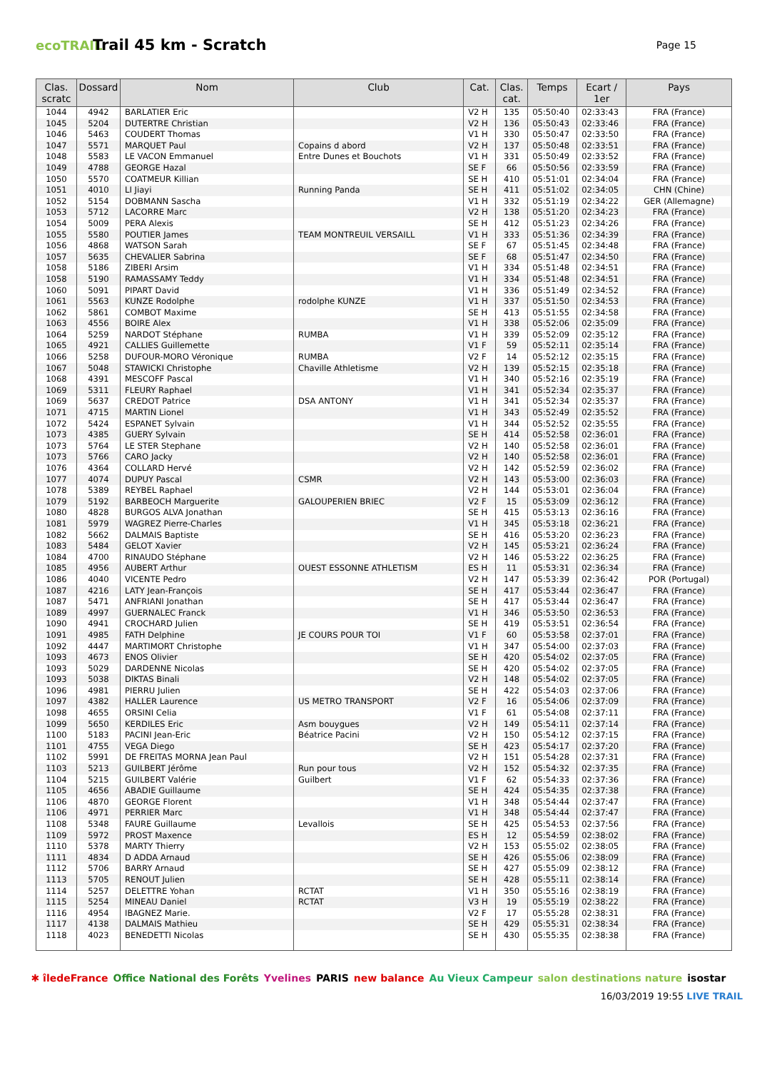ecoTRAIL
Trail 45 km - Scratch
Page 15
| Clas. scratc | Dossard | Nom | Club | Cat. | Clas. cat. | Temps | Ecart / 1er | Pays |
| --- | --- | --- | --- | --- | --- | --- | --- | --- |
| 1044 | 4942 | BARLATIER Eric | | V2 H | 135 | 05:50:40 | 02:33:43 | FRA (France) |
| 1045 | 5204 | DUTERTRE Christian | | V2 H | 136 | 05:50:43 | 02:33:46 | FRA (France) |
| 1046 | 5463 | COUDERT Thomas | | V1 H | 330 | 05:50:47 | 02:33:50 | FRA (France) |
| 1047 | 5571 | MARQUET Paul | Copains d abord | V2 H | 137 | 05:50:48 | 02:33:51 | FRA (France) |
| 1048 | 5583 | LE VACON Emmanuel | Entre Dunes et Bouchots | V1 H | 331 | 05:50:49 | 02:33:52 | FRA (France) |
| 1049 | 4788 | GEORGE Hazal | | SE F | 66 | 05:50:56 | 02:33:59 | FRA (France) |
| 1050 | 5570 | COATMEUR Killian | | SE H | 410 | 05:51:01 | 02:34:04 | FRA (France) |
| 1051 | 4010 | LI Jiayi | Running Panda | SE H | 411 | 05:51:02 | 02:34:05 | CHN (Chine) |
| 1052 | 5154 | DOBMANN Sascha | | V1 H | 332 | 05:51:19 | 02:34:22 | GER (Allemagne) |
| 1053 | 5712 | LACORRE Marc | | V2 H | 138 | 05:51:20 | 02:34:23 | FRA (France) |
| 1054 | 5009 | PERA Alexis | | SE H | 412 | 05:51:23 | 02:34:26 | FRA (France) |
| 1055 | 5580 | POUTIER James | TEAM MONTREUIL VERSAILL | V1 H | 333 | 05:51:36 | 02:34:39 | FRA (France) |
| 1056 | 4868 | WATSON Sarah | | SE F | 67 | 05:51:45 | 02:34:48 | FRA (France) |
| 1057 | 5635 | CHEVALIER Sabrina | | SE F | 68 | 05:51:47 | 02:34:50 | FRA (France) |
| 1058 | 5186 | ZIBERI Arsim | | V1 H | 334 | 05:51:48 | 02:34:51 | FRA (France) |
| 1058 | 5190 | RAMASSAMY Teddy | | V1 H | 334 | 05:51:48 | 02:34:51 | FRA (France) |
| 1060 | 5091 | PIPART David | | V1 H | 336 | 05:51:49 | 02:34:52 | FRA (France) |
| 1061 | 5563 | KUNZE Rodolphe | rodolphe KUNZE | V1 H | 337 | 05:51:50 | 02:34:53 | FRA (France) |
| 1062 | 5861 | COMBOT Maxime | | SE H | 413 | 05:51:55 | 02:34:58 | FRA (France) |
| 1063 | 4556 | BOIRE Alex | | V1 H | 338 | 05:52:06 | 02:35:09 | FRA (France) |
| 1064 | 5259 | NARDOT Stéphane | RUMBA | V1 H | 339 | 05:52:09 | 02:35:12 | FRA (France) |
| 1065 | 4921 | CALLIES Guillemette | | V1 F | 59 | 05:52:11 | 02:35:14 | FRA (France) |
| 1066 | 5258 | DUFOUR-MORO Véronique | RUMBA | V2 F | 14 | 05:52:12 | 02:35:15 | FRA (France) |
| 1067 | 5048 | STAWICKI Christophe | Chaville Athletisme | V2 H | 139 | 05:52:15 | 02:35:18 | FRA (France) |
| 1068 | 4391 | MESCOFF Pascal | | V1 H | 340 | 05:52:16 | 02:35:19 | FRA (France) |
| 1069 | 5311 | FLEURY Raphael | | V1 H | 341 | 05:52:34 | 02:35:37 | FRA (France) |
| 1069 | 5637 | CREDOT Patrice | DSA ANTONY | V1 H | 341 | 05:52:34 | 02:35:37 | FRA (France) |
| 1071 | 4715 | MARTIN Lionel | | V1 H | 343 | 05:52:49 | 02:35:52 | FRA (France) |
| 1072 | 5424 | ESPANET Sylvain | | V1 H | 344 | 05:52:52 | 02:35:55 | FRA (France) |
| 1073 | 4385 | GUERY Sylvain | | SE H | 414 | 05:52:58 | 02:36:01 | FRA (France) |
| 1073 | 5764 | LE STER Stephane | | V2 H | 140 | 05:52:58 | 02:36:01 | FRA (France) |
| 1073 | 5766 | CARO Jacky | | V2 H | 140 | 05:52:58 | 02:36:01 | FRA (France) |
| 1076 | 4364 | COLLARD Hervé | | V2 H | 142 | 05:52:59 | 02:36:02 | FRA (France) |
| 1077 | 4074 | DUPUY Pascal | CSMR | V2 H | 143 | 05:53:00 | 02:36:03 | FRA (France) |
| 1078 | 5389 | REYBEL Raphael | | V2 H | 144 | 05:53:01 | 02:36:04 | FRA (France) |
| 1079 | 5192 | BARBEOCH Marguerite | GALOUPERIEN BRIEC | V2 F | 15 | 05:53:09 | 02:36:12 | FRA (France) |
| 1080 | 4828 | BURGOS ALVA Jonathan | | SE H | 415 | 05:53:13 | 02:36:16 | FRA (France) |
| 1081 | 5979 | WAGREZ Pierre-Charles | | V1 H | 345 | 05:53:18 | 02:36:21 | FRA (France) |
| 1082 | 5662 | DALMAIS Baptiste | | SE H | 416 | 05:53:20 | 02:36:23 | FRA (France) |
| 1083 | 5484 | GELOT Xavier | | V2 H | 145 | 05:53:21 | 02:36:24 | FRA (France) |
| 1084 | 4700 | RINAUDO Stéphane | | V2 H | 146 | 05:53:22 | 02:36:25 | FRA (France) |
| 1085 | 4956 | AUBERT Arthur | OUEST ESSONNE ATHLETISM | ES H | 11 | 05:53:31 | 02:36:34 | FRA (France) |
| 1086 | 4040 | VICENTE Pedro | | V2 H | 147 | 05:53:39 | 02:36:42 | POR (Portugal) |
| 1087 | 4216 | LATY Jean-François | | SE H | 417 | 05:53:44 | 02:36:47 | FRA (France) |
| 1087 | 5471 | ANFRIANI Jonathan | | SE H | 417 | 05:53:44 | 02:36:47 | FRA (France) |
| 1089 | 4997 | GUERNALEC Franck | | V1 H | 346 | 05:53:50 | 02:36:53 | FRA (France) |
| 1090 | 4941 | CROCHARD Julien | | SE H | 419 | 05:53:51 | 02:36:54 | FRA (France) |
| 1091 | 4985 | FATH Delphine | JE COURS POUR TOI | V1 F | 60 | 05:53:58 | 02:37:01 | FRA (France) |
| 1092 | 4447 | MARTIMORT Christophe | | V1 H | 347 | 05:54:00 | 02:37:03 | FRA (France) |
| 1093 | 4673 | ENOS Olivier | | SE H | 420 | 05:54:02 | 02:37:05 | FRA (France) |
| 1093 | 5029 | DARDENNE Nicolas | | SE H | 420 | 05:54:02 | 02:37:05 | FRA (France) |
| 1093 | 5038 | DIKTAS Binali | | V2 H | 148 | 05:54:02 | 02:37:05 | FRA (France) |
| 1096 | 4981 | PIERRU Julien | | SE H | 422 | 05:54:03 | 02:37:06 | FRA (France) |
| 1097 | 4382 | HALLER Laurence | US METRO TRANSPORT | V2 F | 16 | 05:54:06 | 02:37:09 | FRA (France) |
| 1098 | 4655 | ORSINI Celia | | V1 F | 61 | 05:54:08 | 02:37:11 | FRA (France) |
| 1099 | 5650 | KERDILES Eric | Asm bouygues | V2 H | 149 | 05:54:11 | 02:37:14 | FRA (France) |
| 1100 | 5183 | PACINI Jean-Eric | Béatrice Pacini | V2 H | 150 | 05:54:12 | 02:37:15 | FRA (France) |
| 1101 | 4755 | VEGA Diego | | SE H | 423 | 05:54:17 | 02:37:20 | FRA (France) |
| 1102 | 5991 | DE FREITAS MORNA Jean Paul | | V2 H | 151 | 05:54:28 | 02:37:31 | FRA (France) |
| 1103 | 5213 | GUILBERT Jérôme | Run pour tous | V2 H | 152 | 05:54:32 | 02:37:35 | FRA (France) |
| 1104 | 5215 | GUILBERT Valérie | Guilbert | V1 F | 62 | 05:54:33 | 02:37:36 | FRA (France) |
| 1105 | 4656 | ABADIE Guillaume | | SE H | 424 | 05:54:35 | 02:37:38 | FRA (France) |
| 1106 | 4870 | GEORGE Florent | | V1 H | 348 | 05:54:44 | 02:37:47 | FRA (France) |
| 1106 | 4971 | PERRIER Marc | | V1 H | 348 | 05:54:44 | 02:37:47 | FRA (France) |
| 1108 | 5348 | FAURE Guillaume | Levallois | SE H | 425 | 05:54:53 | 02:37:56 | FRA (France) |
| 1109 | 5972 | PROST Maxence | | ES H | 12 | 05:54:59 | 02:38:02 | FRA (France) |
| 1110 | 5378 | MARTY Thierry | | V2 H | 153 | 05:55:02 | 02:38:05 | FRA (France) |
| 1111 | 4834 | D ADDA Arnaud | | SE H | 426 | 05:55:06 | 02:38:09 | FRA (France) |
| 1112 | 5706 | BARRY Arnaud | | SE H | 427 | 05:55:09 | 02:38:12 | FRA (France) |
| 1113 | 5705 | RENOUT Julien | | SE H | 428 | 05:55:11 | 02:38:14 | FRA (France) |
| 1114 | 5257 | DELETTRE Yohan | RCTAT | V1 H | 350 | 05:55:16 | 02:38:19 | FRA (France) |
| 1115 | 5254 | MINEAU Daniel | RCTAT | V3 H | 19 | 05:55:19 | 02:38:22 | FRA (France) |
| 1116 | 4954 | IBAGNEZ Marie. | | V2 F | 17 | 05:55:28 | 02:38:31 | FRA (France) |
| 1117 | 4138 | DALMAIS Mathieu | | SE H | 429 | 05:55:31 | 02:38:34 | FRA (France) |
| 1118 | 4023 | BENEDETTI Nicolas | | SE H | 430 | 05:55:35 | 02:38:38 | FRA (France) |
✱ îledeFrance Office National des Forêts Yvelines PARIS new balance Au Vieux Campeur salon destinations nature isostar
16/03/2019 19:55 LIVE TRAIL